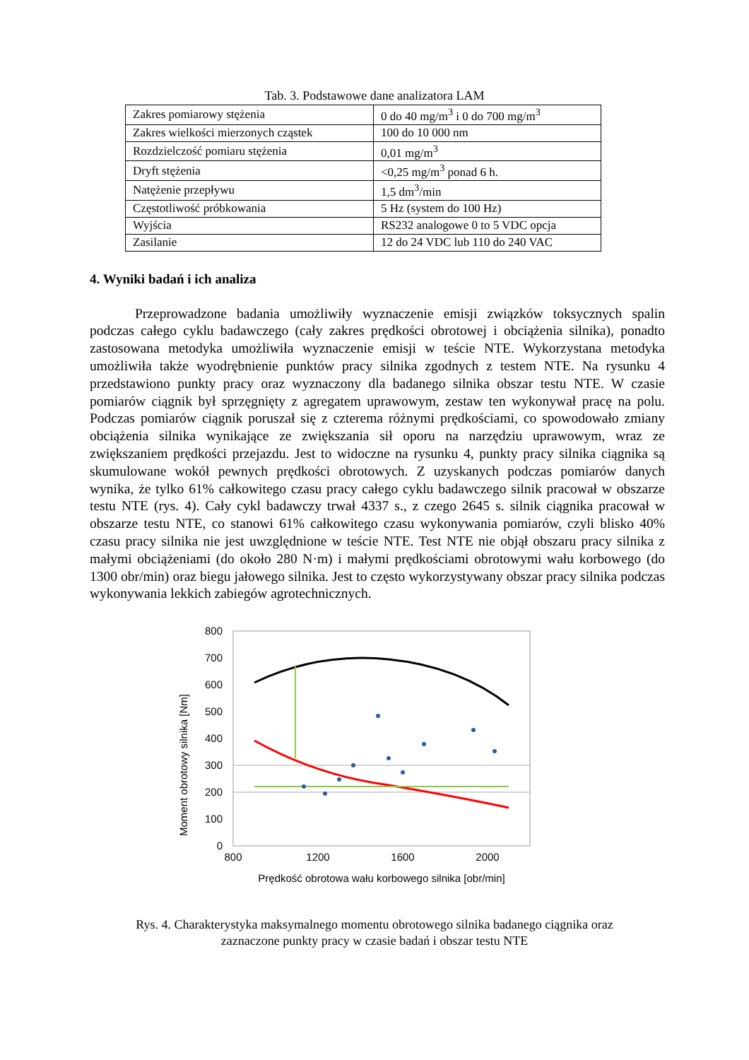Tab. 3. Podstawowe dane analizatora LAM
| Zakres pomiarowy stężenia | 0 do 40 mg/m<sup>3</sup> i 0 do 700 mg/m<sup>3</sup> |
| Zakres wielkości mierzonych cząstek | 100 do 10 000 nm |
| Rozdzielczość pomiaru stężenia | 0,01 mg/m<sup>3</sup> |
| Dryft stężenia | <0,25 mg/m<sup>3</sup> ponad 6 h. |
| Natężenie przepływu | 1,5 dm<sup>3</sup>/min |
| Częstotliwość próbkowania | 5 Hz (system do 100 Hz) |
| Wyjścia | RS232 analogowe 0 to 5 VDC opcja |
| Zasilanie | 12 do 24 VDC lub 110 do 240 VAC |
4. Wyniki badań i ich analiza
Przeprowadzone badania umożliwiły wyznaczenie emisji związków toksycznych spalin podczas całego cyklu badawczego (cały zakres prędkości obrotowej i obciążenia silnika), ponadto zastosowana metodyka umożliwiła wyznaczenie emisji w teście NTE. Wykorzystana metodyka umożliwiła także wyodrębnienie punktów pracy silnika zgodnych z testem NTE. Na rysunku 4 przedstawiono punkty pracy oraz wyznaczony dla badanego silnika obszar testu NTE. W czasie pomiarów ciągnik był sprzęgnięty z agregatem uprawowym, zestaw ten wykonywał pracę na polu. Podczas pomiarów ciągnik poruszał się z czterema różnymi prędkościami, co spowodowało zmiany obciążenia silnika wynikające ze zwiększania sił oporu na narzędziu uprawowym, wraz ze zwiększaniem prędkości przejazdu. Jest to widoczne na rysunku 4, punkty pracy silnika ciągnika są skumulowane wokół pewnych prędkości obrotowych. Z uzyskanych podczas pomiarów danych wynika, że tylko 61% całkowitego czasu pracy całego cyklu badawczego silnik pracował w obszarze testu NTE (rys. 4). Cały cykl badawczy trwał 4337 s., z czego 2645 s. silnik ciągnika pracował w obszarze testu NTE, co stanowi 61% całkowitego czasu wykonywania pomiarów, czyli blisko 40% czasu pracy silnika nie jest uwzględnione w teście NTE. Test NTE nie objął obszaru pracy silnika z małymi obciążeniami (do około 280 N·m) i małymi prędkościami obrotowymi wału korbowego (do 1300 obr/min) oraz biegu jałowego silnika. Jest to często wykorzystywany obszar pracy silnika podczas wykonywania lekkich zabiegów agrotechnicznych.
Moment obrotowy silnika [Nm]
800
700
600
500
400
300
200
100
0
800
1200
1600
2000
Prędkość obrotowa wału korbowego silnika [obr/min]
Rys. 4. Charakterystyka maksymalnego momentu obrotowego silnika badanego ciągnika oraz
zaznaczone punkty pracy w czasie badań i obszar testu NTE